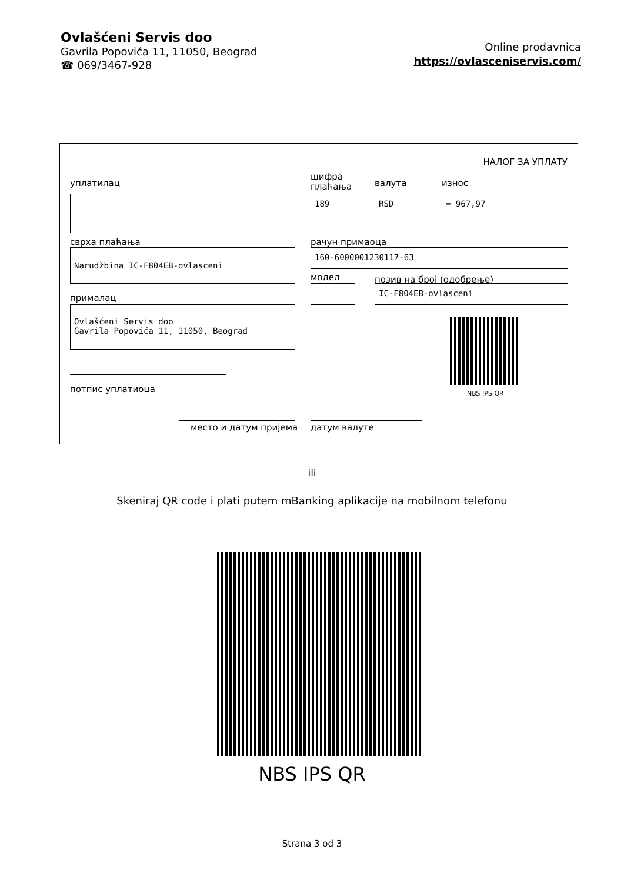Ovlašćeni Servis doo
Gavrila Popovića 11, 11050, Beograd
☎ 069/3467-928
Online prodavnica
https://ovlasceniservis.com/
НАЛОГ ЗА УПЛАТУ
уплатилац
шифра
плаћања
валута износ
189 RSD = 967,97
сврха плаћања рачун примаоца
Narudžbina IC-F804EB-ovlasceni 160-6000001230117-63
модел позив на број (одобрење)
IC-F804EB-ovlasceni
прималац
Ovlašćeni Servis doo
Gavrila Popovića 11, 11050, Beograd
NBS IPS QR
потпис уплатиоца
место и датум пријема датум валуте
ili
Skeniraj QR code i plati putem mBanking aplikacije na mobilnom telefonu
NBS IPS QR
Strana 3 od 3